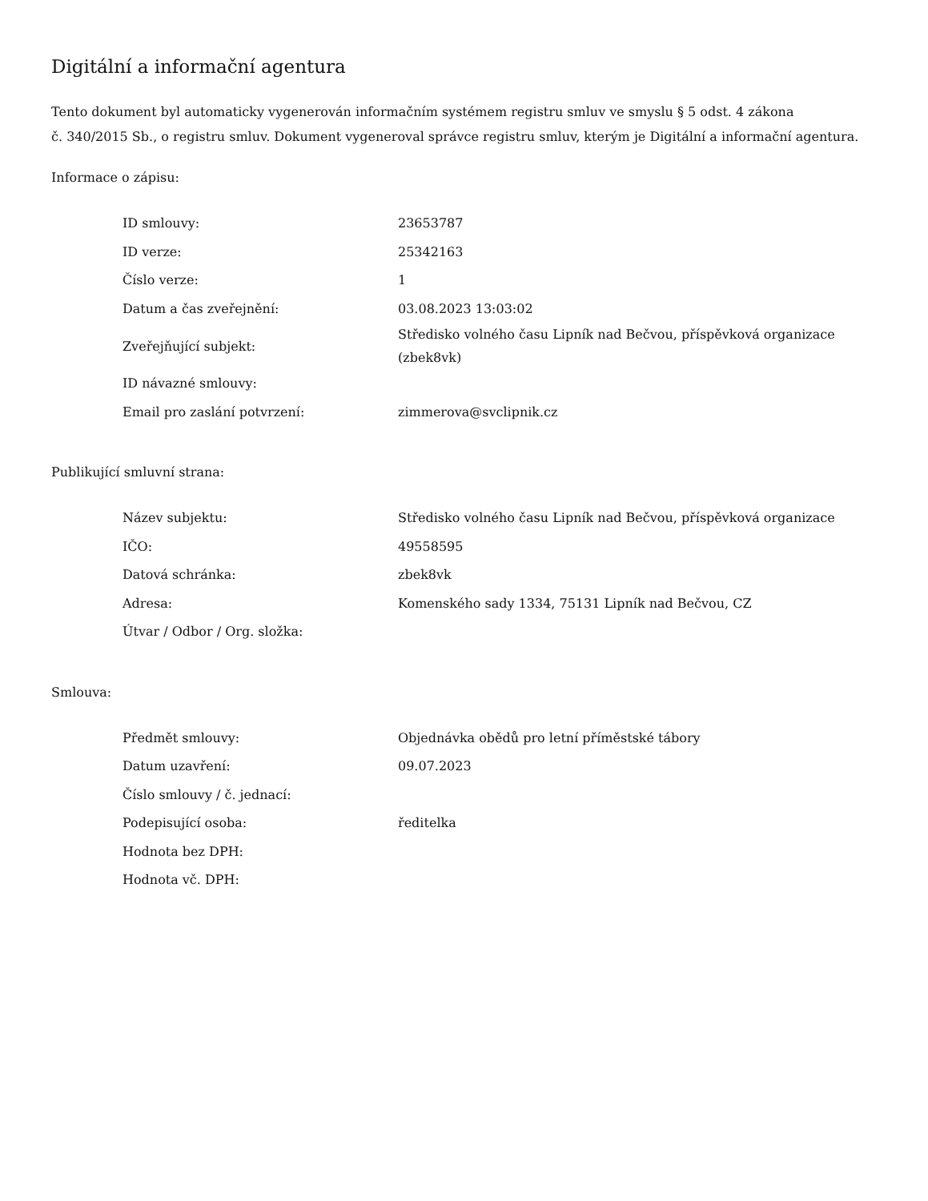Digitální a informační agentura
Tento dokument byl automaticky vygenerován informačním systémem registru smluv ve smyslu § 5 odst. 4 zákona
č. 340/2015 Sb., o registru smluv. Dokument vygeneroval správce registru smluv, kterým je Digitální a informační agentura.
Informace o zápisu:
| ID smlouvy: | 23653787 |
| ID verze: | 25342163 |
| Číslo verze: | 1 |
| Datum a čas zveřejnění: | 03.08.2023 13:03:02 |
| Zveřejňující subjekt: | Středisko volného času Lipník nad Bečvou, příspěvková organizace (zbek8vk) |
| ID návazné smlouvy: | |
| Email pro zaslání potvrzení: | zimmerova@svclipnik.cz |
Publikující smluvní strana:
| Název subjektu: | Středisko volného času Lipník nad Bečvou, příspěvková organizace |
| IČO: | 49558595 |
| Datová schránka: | zbek8vk |
| Adresa: | Komenského sady 1334, 75131 Lipník nad Bečvou, CZ |
| Útvar / Odbor / Org. složka: | |
Smlouva:
| Předmět smlouvy: | Objednávka obědů pro letní příměstské tábory |
| Datum uzavření: | 09.07.2023 |
| Číslo smlouvy / č. jednací: | |
| Podepisující osoba: | ředitelka |
| Hodnota bez DPH: | |
| Hodnota vč. DPH: | |